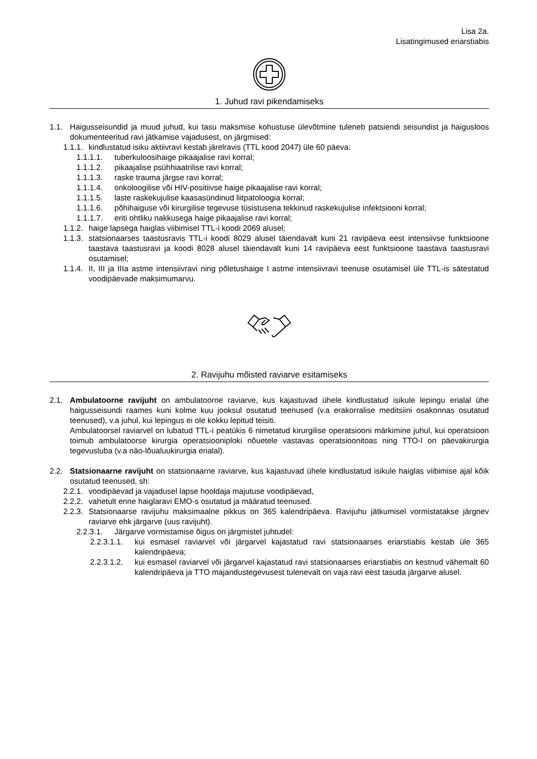Lisa 2a.
Lisatingimused eriarstiabis
1. Juhud ravi pikendamiseks
1.1. Haigusseisundid ja muud juhud, kui tasu maksmise kohustuse ülevõtmine tuleneb patsiendi seisundist ja haigusloos dokumenteeritud ravi jätkamise vajadusest, on järgmised:
1.1.1. kindlustatud isiku aktiivravi kestab järelravis (TTL kood 2047) üle 60 päeva:
1.1.1.1. tuberkuloosihaige pikaajalise ravi korral;
1.1.1.2. pikaajalise psühhiaatrilise ravi korral;
1.1.1.3. raske trauma järgse ravi korral;
1.1.1.4. onkoloogilise või HIV-positiivse haige pikaajalise ravi korral;
1.1.1.5. laste raskekujulise kaasasündinud liitpatoloogia korral;
1.1.1.6. põhihaiguse või kirurgilise tegevuse tüsistusena tekkinud raskekujulise infektsiooni korral;
1.1.1.7. eriti ohtliku nakkusega haige pikaajalise ravi korral;
1.1.2. haige lapsega haiglas viibimisel TTL-i koodi 2069 alusel;
1.1.3. statsionaarses taastusravis TTL-i koodi 8029 alusel täiendavalt kuni 21 ravipäeva eest intensiivse funktsioone taastava taastusravi ja koodi 8028 alusel täiendavalt kuni 14 ravipäeva eest funktsioone taastava taastusravi osutamisel;
1.1.4. II, III ja IIIa astme intensiivravi ning põletushaige I astme intensiivravi teenuse osutamisel üle TTL-is sätestatud voodipäevade maksimumarvu.
2. Ravijuhu mõisted raviarve esitamiseks
2.1. Ambulatoorne ravijuht on ambulatoorne raviarve, kus kajastuvad ühele kindlustatud isikule lepingu erialal ühe haigusseisundi raames kuni kolme kuu jooksul osutatud teenused (v.a erakorralise meditsiini osakonnas osutatud teenused), v.a juhul, kui lepingus ei ole kokku lepitud teisiti.
Ambulatoorsel raviarvel on lubatud TTL-i peatükis 6 nimetatud kirurgilise operatsiooni märkimine juhul, kui operatsioon toimub ambulatoorse kirurgia operatsiooniploki nõuetele vastavas operatsioonitoas ning TTO-l on päevakirurgia tegevusluba (v.a näo-lõualuukirurgia erialal).
2.2. Statsionaarne ravijuht on statsionaarne raviarve, kus kajastuvad ühele kindlustatud isikule haiglas viibimise ajal kõik osutatud teenused, sh:
2.2.1. voodipäevad ja vajadusel lapse hooldaja majutuse voodipäevad,
2.2.2. vahetult enne haiglaravi EMO-s osutatud ja määratud teenused.
2.2.3. Statsionaarse ravijuhu maksimaalne pikkus on 365 kalendripäeva. Ravijuhu jätkumisel vormistatakse järgnev raviarve ehk järgarve (uus ravijuht).
2.2.3.1. Järgarve vormistamise õigus on järgmistel juhtudel:
2.2.3.1.1. kui esmasel raviarvel või järgarvel kajastatud ravi statsionaarses eriarstiabis kestab üle 365 kalendripäeva;
2.2.3.1.2. kui esmasel raviarvel või järgarvel kajastatud ravi statsionaarses eriarstiabis on kestnud vähemalt 60 kalendripäeva ja TTO majandustegevusest tulenevalt on vaja ravi eest tasuda järgarve alusel.